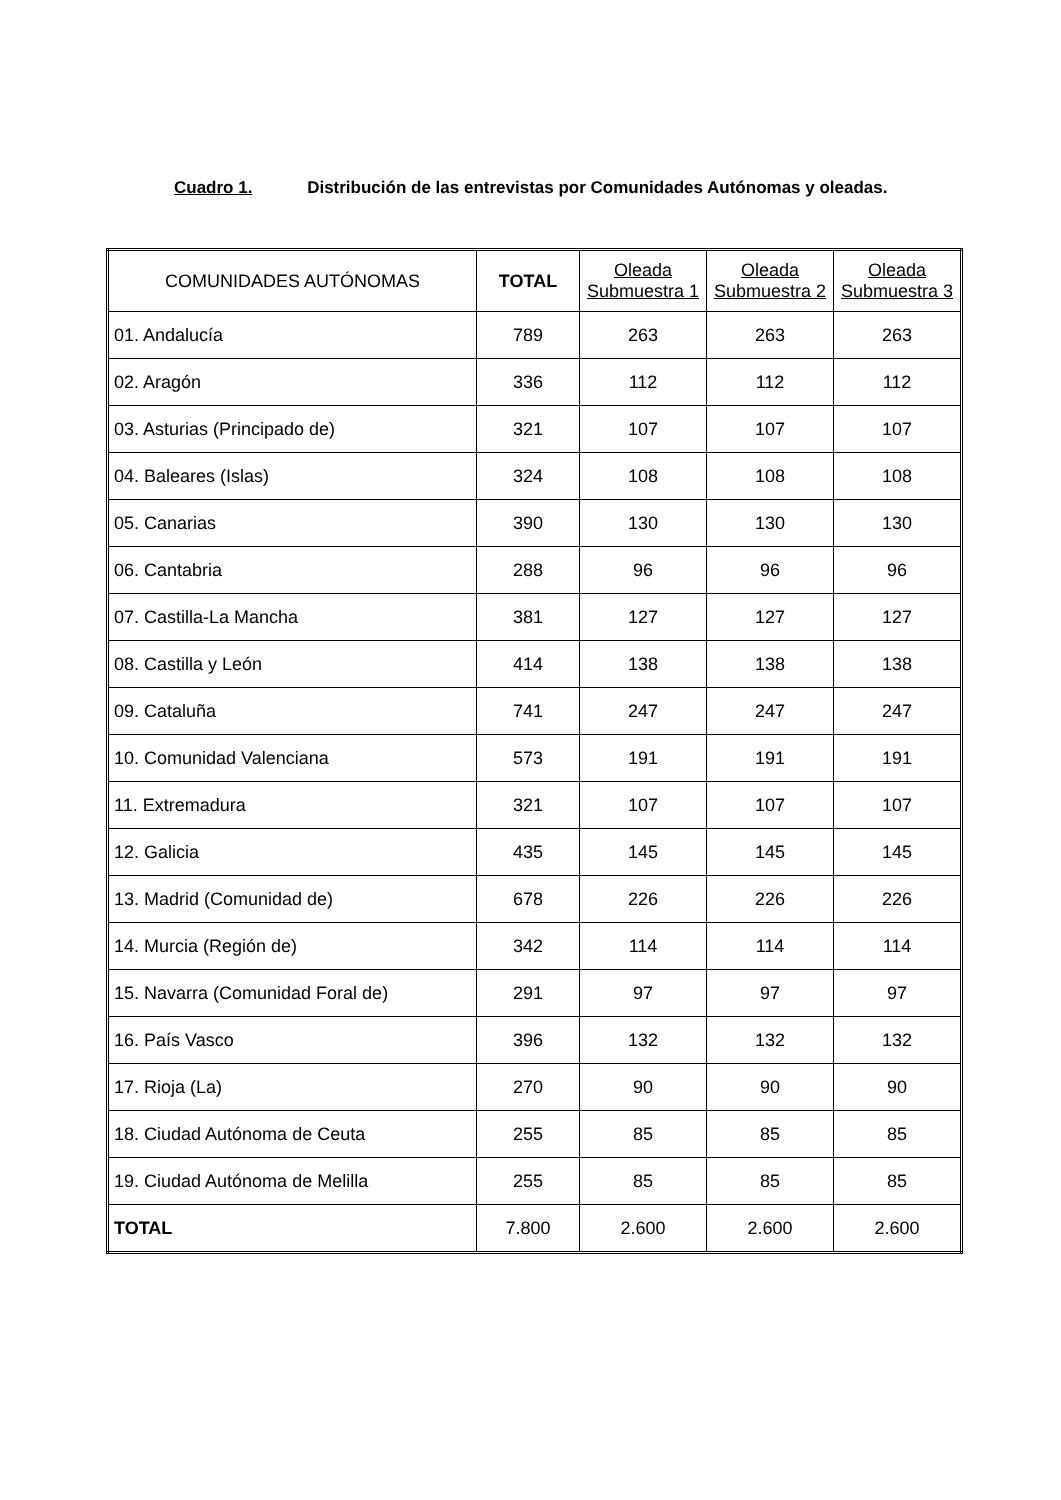Cuadro 1. Distribución de las entrevistas por Comunidades Autónomas y oleadas.
| COMUNIDADES AUTÓNOMAS | TOTAL | Oleada Submuestra 1 | Oleada Submuestra 2 | Oleada Submuestra 3 |
| --- | --- | --- | --- | --- |
| 01. Andalucía | 789 | 263 | 263 | 263 |
| 02. Aragón | 336 | 112 | 112 | 112 |
| 03. Asturias (Principado de) | 321 | 107 | 107 | 107 |
| 04. Baleares (Islas) | 324 | 108 | 108 | 108 |
| 05. Canarias | 390 | 130 | 130 | 130 |
| 06. Cantabria | 288 | 96 | 96 | 96 |
| 07. Castilla-La Mancha | 381 | 127 | 127 | 127 |
| 08. Castilla y León | 414 | 138 | 138 | 138 |
| 09. Cataluña | 741 | 247 | 247 | 247 |
| 10. Comunidad Valenciana | 573 | 191 | 191 | 191 |
| 11. Extremadura | 321 | 107 | 107 | 107 |
| 12. Galicia | 435 | 145 | 145 | 145 |
| 13. Madrid (Comunidad de) | 678 | 226 | 226 | 226 |
| 14. Murcia (Región de) | 342 | 114 | 114 | 114 |
| 15. Navarra (Comunidad Foral de) | 291 | 97 | 97 | 97 |
| 16. País Vasco | 396 | 132 | 132 | 132 |
| 17. Rioja (La) | 270 | 90 | 90 | 90 |
| 18. Ciudad Autónoma de Ceuta | 255 | 85 | 85 | 85 |
| 19. Ciudad Autónoma de Melilla | 255 | 85 | 85 | 85 |
| TOTAL | 7.800 | 2.600 | 2.600 | 2.600 |